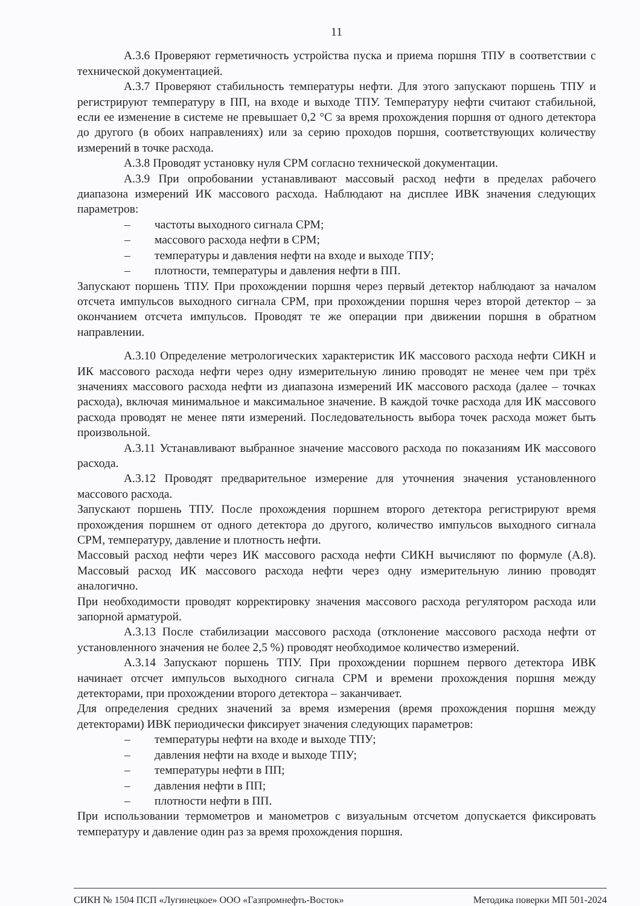11
А.3.6 Проверяют герметичность устройства пуска и приема поршня ТПУ в соответствии с технической документацией.
А.3.7 Проверяют стабильность температуры нефти. Для этого запускают поршень ТПУ и регистрируют температуру в ПП, на входе и выходе ТПУ. Температуру нефти считают стабильной, если ее изменение в системе не превышает 0,2 °С за время прохождения поршня от одного детектора до другого (в обоих направлениях) или за серию проходов поршня, соответствующих количеству измерений в точке расхода.
А.3.8 Проводят установку нуля СРМ согласно технической документации.
А.3.9 При опробовании устанавливают массовый расход нефти в пределах рабочего диапазона измерений ИК массового расхода. Наблюдают на дисплее ИВК значения следующих параметров:
– частоты выходного сигнала СРМ;
– массового расхода нефти в СРМ;
– температуры и давления нефти на входе и выходе ТПУ;
– плотности, температуры и давления нефти в ПП.
Запускают поршень ТПУ. При прохождении поршня через первый детектор наблюдают за началом отсчета импульсов выходного сигнала СРМ, при прохождении поршня через второй детектор – за окончанием отсчета импульсов. Проводят те же операции при движении поршня в обратном направлении.
А.3.10 Определение метрологических характеристик ИК массового расхода нефти СИКН и ИК массового расхода нефти через одну измерительную линию проводят не менее чем при трёх значениях массового расхода нефти из диапазона измерений ИК массового расхода (далее – точках расхода), включая минимальное и максимальное значение. В каждой точке расхода для ИК массового расхода проводят не менее пяти измерений. Последовательность выбора точек расхода может быть произвольной.
А.3.11 Устанавливают выбранное значение массового расхода по показаниям ИК массового расхода.
А.3.12 Проводят предварительное измерение для уточнения значения установленного массового расхода.
Запускают поршень ТПУ. После прохождения поршнем второго детектора регистрируют время прохождения поршнем от одного детектора до другого, количество импульсов выходного сигнала СРМ, температуру, давление и плотность нефти.
Массовый расход нефти через ИК массового расхода нефти СИКН вычисляют по формуле (А.8). Массовый расход ИК массового расхода нефти через одну измерительную линию проводят аналогично.
При необходимости проводят корректировку значения массового расхода регулятором расхода или запорной арматурой.
А.3.13 После стабилизации массового расхода (отклонение массового расхода нефти от установленного значения не более 2,5 %) проводят необходимое количество измерений.
А.3.14 Запускают поршень ТПУ. При прохождении поршнем первого детектора ИВК начинает отсчет импульсов выходного сигнала СРМ и времени прохождения поршня между детекторами, при прохождении второго детектора – заканчивает.
Для определения средних значений за время измерения (время прохождения поршня между детекторами) ИВК периодически фиксирует значения следующих параметров:
– температуры нефти на входе и выходе ТПУ;
– давления нефти на входе и выходе ТПУ;
– температуры нефти в ПП;
– давления нефти в ПП;
– плотности нефти в ПП.
При использовании термометров и манометров с визуальным отсчетом допускается фиксировать температуру и давление один раз за время прохождения поршня.
СИКН № 1504 ПСП «Лугинецкое» ООО «Газпромнефть-Восток» Методика поверки МП 501-2024